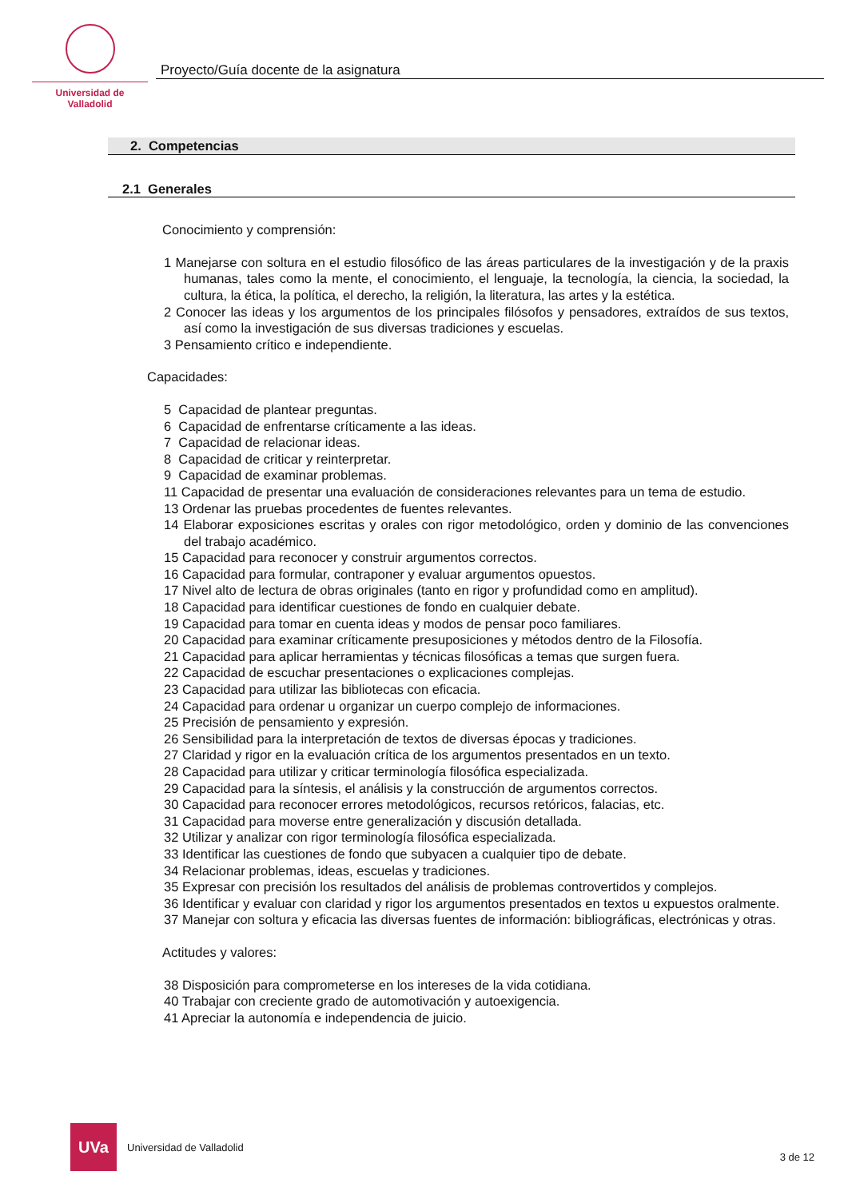Universidad de Valladolid
Proyecto/Guía docente de la asignatura
2. Competencias
2.1 Generales
Conocimiento y comprensión:
1 Manejarse con soltura en el estudio filosófico de las áreas particulares de la investigación y de la praxis humanas, tales como la mente, el conocimiento, el lenguaje, la tecnología, la ciencia, la sociedad, la cultura, la ética, la política, el derecho, la religión, la literatura, las artes y la estética.
2 Conocer las ideas y los argumentos de los principales filósofos y pensadores, extraídos de sus textos, así como la investigación de sus diversas tradiciones y escuelas.
3 Pensamiento crítico e independiente.
Capacidades:
5 Capacidad de plantear preguntas.
6 Capacidad de enfrentarse críticamente a las ideas.
7 Capacidad de relacionar ideas.
8 Capacidad de criticar y reinterpretar.
9 Capacidad de examinar problemas.
11 Capacidad de presentar una evaluación de consideraciones relevantes para un tema de estudio.
13 Ordenar las pruebas procedentes de fuentes relevantes.
14 Elaborar exposiciones escritas y orales con rigor metodológico, orden y dominio de las convenciones del trabajo académico.
15 Capacidad para reconocer y construir argumentos correctos.
16 Capacidad para formular, contraponer y evaluar argumentos opuestos.
17 Nivel alto de lectura de obras originales (tanto en rigor y profundidad como en amplitud).
18 Capacidad para identificar cuestiones de fondo en cualquier debate.
19 Capacidad para tomar en cuenta ideas y modos de pensar poco familiares.
20 Capacidad para examinar críticamente presuposiciones y métodos dentro de la Filosofía.
21 Capacidad para aplicar herramientas y técnicas filosóficas a temas que surgen fuera.
22 Capacidad de escuchar presentaciones o explicaciones complejas.
23 Capacidad para utilizar las bibliotecas con eficacia.
24 Capacidad para ordenar u organizar un cuerpo complejo de informaciones.
25 Precisión de pensamiento y expresión.
26 Sensibilidad para la interpretación de textos de diversas épocas y tradiciones.
27 Claridad y rigor en la evaluación crítica de los argumentos presentados en un texto.
28 Capacidad para utilizar y criticar terminología filosófica especializada.
29 Capacidad para la síntesis, el análisis y la construcción de argumentos correctos.
30 Capacidad para reconocer errores metodológicos, recursos retóricos, falacias, etc.
31 Capacidad para moverse entre generalización y discusión detallada.
32 Utilizar y analizar con rigor terminología filosófica especializada.
33 Identificar las cuestiones de fondo que subyacen a cualquier tipo de debate.
34 Relacionar problemas, ideas, escuelas y tradiciones.
35 Expresar con precisión los resultados del análisis de problemas controvertidos y complejos.
36 Identificar y evaluar con claridad y rigor los argumentos presentados en textos u expuestos oralmente.
37 Manejar con soltura y eficacia las diversas fuentes de información: bibliográficas, electrónicas y otras.
Actitudes y valores:
38 Disposición para comprometerse en los intereses de la vida cotidiana.
40 Trabajar con creciente grado de automotivación y autoexigencia.
41 Apreciar la autonomía e independencia de juicio.
UVa
Universidad de Valladolid
3 de 12